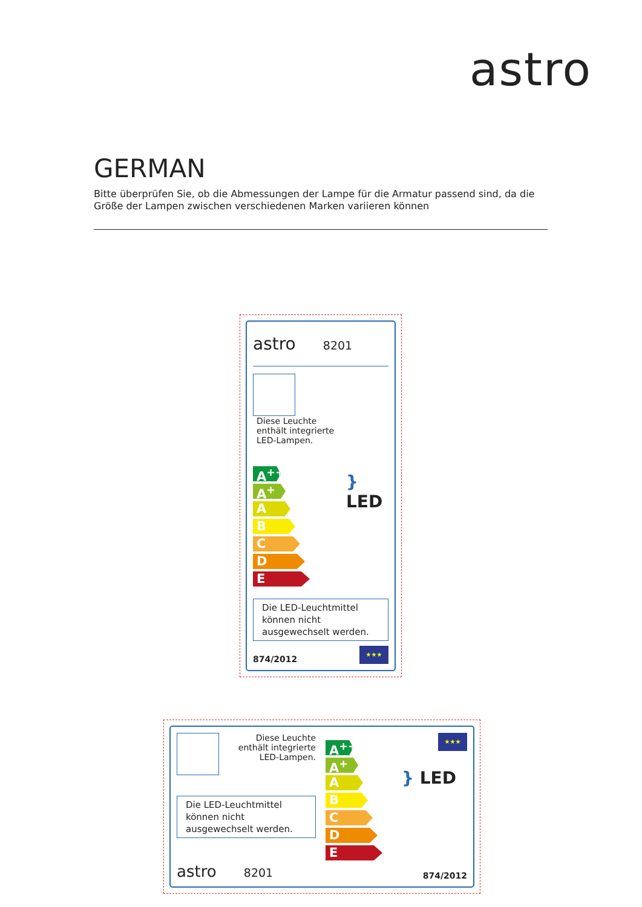astro
GERMAN
Bitte überprüfen Sie, ob die Abmessungen der Lampe für die Armatur passend sind, da die Größe der Lampen zwischen verschiedenen Marken variieren können
astro 8201
Diese Leuchte enthält integrierte LED-Lampen.
A<sup>++</sup>
A<sup>+</sup>
A
B
C
D
E
} LED
Die LED-Leuchtmittel können nicht ausgewechselt werden.
874/2012
★★★
Diese Leuchte
enthält integrierte
LED-Lampen.
Die LED-Leuchtmittel können nicht ausgewechselt werden.
astro 8201
A<sup>++</sup>
A<sup>+</sup>
A
B
C
D
E
★★★
} LED
874/2012